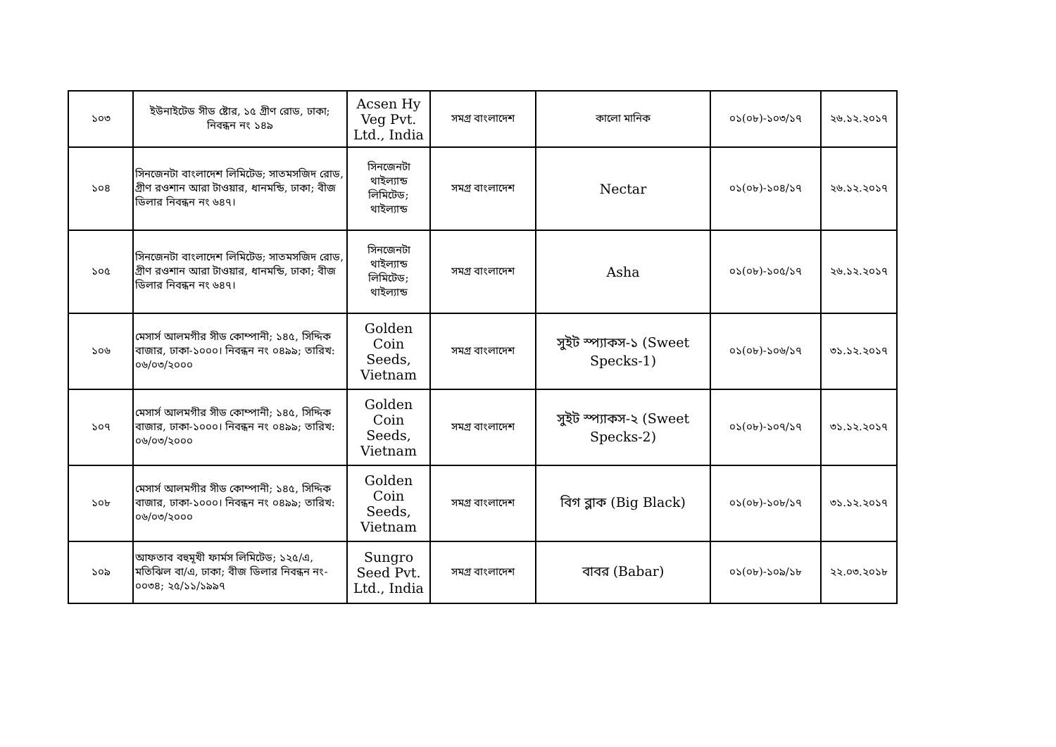| ১০৩ | ইউনাইটেড সীড ষ্টোর, ১৫ গ্রীণ রোড, ঢাকা; নিবন্ধন নং ১৪৯ | Acsen Hy Veg Pvt. Ltd., India | সমগ্র বাংলাদেশ | কালো মানিক | ০১(০৮)-১০৩/১৭ | ২৬.১২.২০১৭ |
| ১০৪ | সিনজেনটা বাংলাদেশ লিমিটেড; সাতমসজিদ রোড, গ্রীণ রওশান আরা টাওয়ার, ধানমন্ডি, ঢাকা; বীজ ডিলার নিবন্ধন নং ৬৪৭। | সিনজেনটা থাইল্যান্ড লিমিটেড; থাইল্যান্ড | সমগ্র বাংলাদেশ | Nectar | ০১(০৮)-১০৪/১৭ | ২৬.১২.২০১৭ |
| ১০৫ | সিনজেনটা বাংলাদেশ লিমিটেড; সাতমসজিদ রোড, গ্রীণ রওশান আরা টাওয়ার, ধানমন্ডি, ঢাকা; বীজ ডিলার নিবন্ধন নং ৬৪৭। | সিনজেনটা থাইল্যান্ড লিমিটেড; থাইল্যান্ড | সমগ্র বাংলাদেশ | Asha | ০১(০৮)-১০৫/১৭ | ২৬.১২.২০১৭ |
| ১০৬ | মেসার্স আলমগীর সীড কোম্পানী; ১৪৫, সিদ্দিক বাজার, ঢাকা-১০০০। নিবন্ধন নং ০৪৯৯; তারিখ: ০৬/০৩/২০০০ | Golden Coin Seeds, Vietnam | সমগ্র বাংলাদেশ | সুইট স্প্যাকস-১ (Sweet Specks-1) | ০১(০৮)-১০৬/১৭ | ৩১.১২.২০১৭ |
| ১০৭ | মেসার্স আলমগীর সীড কোম্পানী; ১৪৫, সিদ্দিক বাজার, ঢাকা-১০০০। নিবন্ধন নং ০৪৯৯; তারিখ: ০৬/০৩/২০০০ | Golden Coin Seeds, Vietnam | সমগ্র বাংলাদেশ | সুইট স্প্যাকস-২ (Sweet Specks-2) | ০১(০৮)-১০৭/১৭ | ৩১.১২.২০১৭ |
| ১০৮ | মেসার্স আলমগীর সীড কোম্পানী; ১৪৫, সিদ্দিক বাজার, ঢাকা-১০০০। নিবন্ধন নং ০৪৯৯; তারিখ: ০৬/০৩/২০০০ | Golden Coin Seeds, Vietnam | সমগ্র বাংলাদেশ | বিগ ব্লাক (Big Black) | ০১(০৮)-১০৮/১৭ | ৩১.১২.২০১৭ |
| ১০৯ | আফতাব বহুমূখী ফার্মস লিমিটেড; ১২৫/এ, মতিঝিল বা/এ, ঢাকা; বীজ ডিলার নিবন্ধন নং- ০০৩৪; ২৫/১১/১৯৯৭ | Sungro Seed Pvt. Ltd., India | সমগ্র বাংলাদেশ | বাবর (Babar) | ০১(০৮)-১০৯/১৮ | ২২.০৩.২০১৮ |